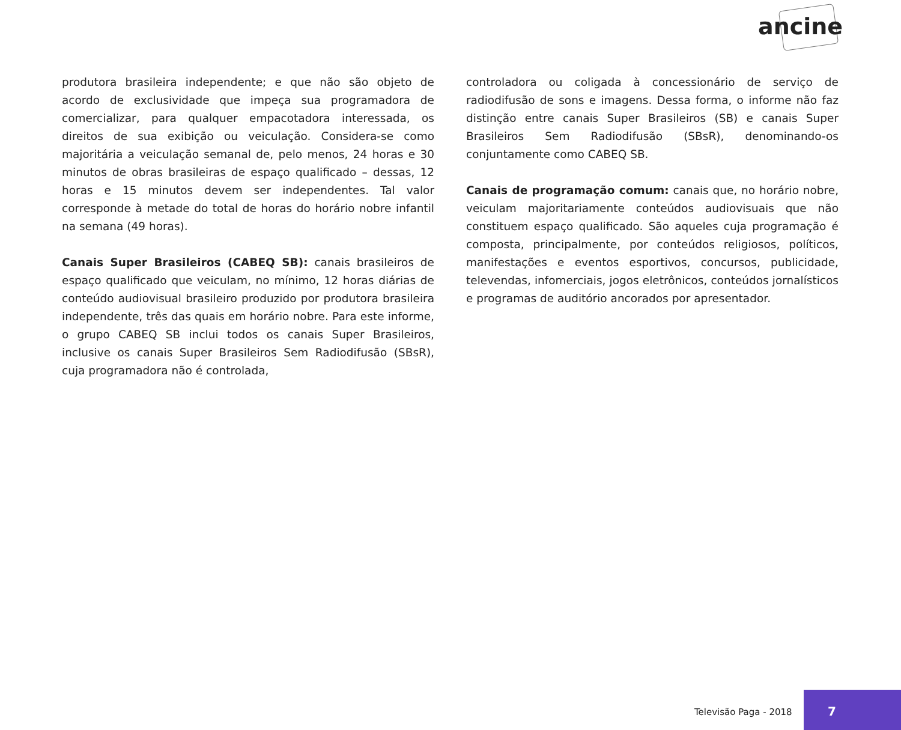ancine
produtora brasileira independente; e que não são objeto de acordo de exclusividade que impeça sua programadora de comercializar, para qualquer empacotadora interessada, os direitos de sua exibição ou veiculação. Considera-se como majoritária a veiculação semanal de, pelo menos, 24 horas e 30 minutos de obras brasileiras de espaço qualificado – dessas, 12 horas e 15 minutos devem ser independentes. Tal valor corresponde à metade do total de horas do horário nobre infantil na semana (49 horas).
Canais Super Brasileiros (CABEQ SB): canais brasileiros de espaço qualificado que veiculam, no mínimo, 12 horas diárias de conteúdo audiovisual brasileiro produzido por produtora brasileira independente, três das quais em horário nobre. Para este informe, o grupo CABEQ SB inclui todos os canais Super Brasileiros, inclusive os canais Super Brasileiros Sem Radiodifusão (SBsR), cuja programadora não é controlada,
controladora ou coligada à concessionário de serviço de radiodifusão de sons e imagens. Dessa forma, o informe não faz distinção entre canais Super Brasileiros (SB) e canais Super Brasileiros Sem Radiodifusão (SBsR), denominando-os conjuntamente como CABEQ SB.
Canais de programação comum: canais que, no horário nobre, veiculam majoritariamente conteúdos audiovisuais que não constituem espaço qualificado. São aqueles cuja programação é composta, principalmente, por conteúdos religiosos, políticos, manifestações e eventos esportivos, concursos, publicidade, televendas, infomerciais, jogos eletrônicos, conteúdos jornalísticos e programas de auditório ancorados por apresentador.
Televisão Paga - 2018
7